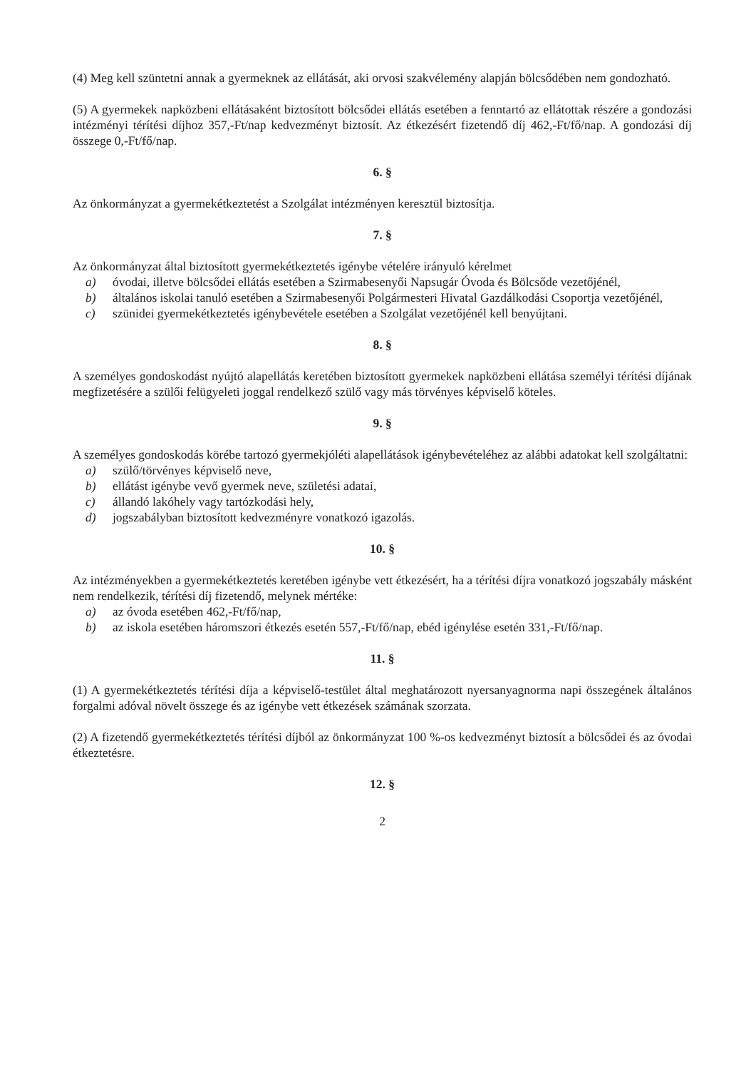(4) Meg kell szüntetni annak a gyermeknek az ellátását, aki orvosi szakvélemény alapján bölcsődében nem gondozható.
(5) A gyermekek napközbeni ellátásaként biztosított bölcsődei ellátás esetében a fenntartó az ellátottak részére a gondozási intézményi térítési díjhoz 357,-Ft/nap kedvezményt biztosít. Az étkezésért fizetendő díj 462,-Ft/fő/nap. A gondozási díj összege 0,-Ft/fő/nap.
6. §
Az önkormányzat a gyermekétkeztetést a Szolgálat intézményen keresztül biztosítja.
7. §
Az önkormányzat által biztosított gyermekétkeztetés igénybe vételére irányuló kérelmet
a) óvodai, illetve bölcsődei ellátás esetében a Szirmabesenyői Napsugár Óvoda és Bölcsőde vezetőjénél,
b) általános iskolai tanuló esetében a Szirmabesenyői Polgármesteri Hivatal Gazdálkodási Csoportja vezetőjénél,
c) szünidei gyermekétkeztetés igénybevétele esetében a Szolgálat vezetőjénél kell benyújtani.
8. §
A személyes gondoskodást nyújtó alapellátás keretében biztosított gyermekek napközbeni ellátása személyi térítési díjának megfizetésére a szülői felügyeleti joggal rendelkező szülő vagy más törvényes képviselő köteles.
9. §
A személyes gondoskodás körébe tartozó gyermekjóléti alapellátások igénybevételéhez az alábbi adatokat kell szolgáltatni:
a) szülő/törvényes képviselő neve,
b) ellátást igénybe vevő gyermek neve, születési adatai,
c) állandó lakóhely vagy tartózkodási hely,
d) jogszabályban biztosított kedvezményre vonatkozó igazolás.
10. §
Az intézményekben a gyermekétkeztetés keretében igénybe vett étkezésért, ha a térítési díjra vonatkozó jogszabály másként nem rendelkezik, térítési díj fizetendő, melynek mértéke:
a) az óvoda esetében 462,-Ft/fő/nap,
b) az iskola esetében háromszori étkezés esetén 557,-Ft/fő/nap, ebéd igénylése esetén 331,-Ft/fő/nap.
11. §
(1) A gyermekétkeztetés térítési díja a képviselő-testület által meghatározott nyersanyagnorma napi összegének általános forgalmi adóval növelt összege és az igénybe vett étkezések számának szorzata.
(2) A fizetendő gyermekétkeztetés térítési díjból az önkormányzat 100 %-os kedvezményt biztosít a bölcsődei és az óvodai étkeztetésre.
12. §
2